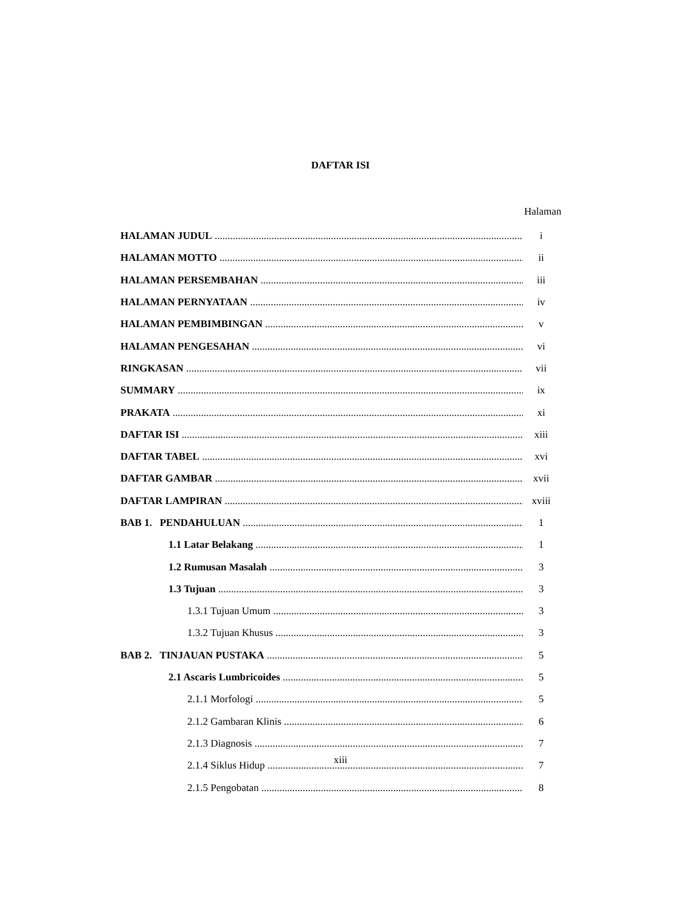DAFTAR ISI
Halaman
HALAMAN JUDUL i
HALAMAN MOTTO ii
HALAMAN PERSEMBAHAN iii
HALAMAN PERNYATAAN iv
HALAMAN PEMBIMBINGAN v
HALAMAN PENGESAHAN vi
RINGKASAN vii
SUMMARY ix
PRAKATA xi
DAFTAR ISI xiii
DAFTAR TABEL xvi
DAFTAR GAMBAR xvii
DAFTAR LAMPIRAN xviii
BAB 1. PENDAHULUAN 1
1.1 Latar Belakang 1
1.2 Rumusan Masalah 3
1.3 Tujuan 3
1.3.1 Tujuan Umum 3
1.3.2 Tujuan Khusus 3
BAB 2. TINJAUAN PUSTAKA 5
2.1 Ascaris Lumbricoides 5
2.1.1 Morfologi 5
2.1.2 Gambaran Klinis 6
2.1.3 Diagnosis 7
2.1.4 Siklus Hidup 7
2.1.5 Pengobatan 8
xiii